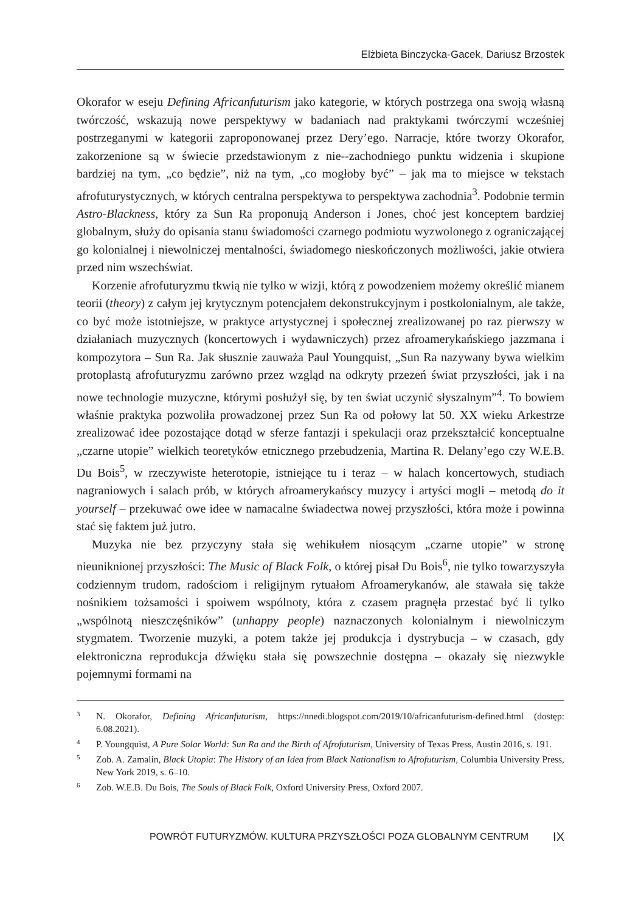Elżbieta Binczycka-Gacek, Dariusz Brzostek
Okorafor w eseju Defining Africanfuturism jako kategorie, w których postrzega ona swoją własną twórczość, wskazują nowe perspektywy w badaniach nad praktykami twórczymi wcześniej postrzeganymi w kategorii zaproponowanej przez Dery’ego. Narracje, które tworzy Okorafor, zakorzenione są w świecie przedstawionym z nie--zachodniego punktu widzenia i skupione bardziej na tym, „co będzie”, niż na tym, „co mogłoby być” – jak ma to miejsce w tekstach afrofuturystycznych, w których centralna perspektywa to perspektywa zachodnia<sup>3</sup>. Podobnie termin Astro-Blackness, który za Sun Ra proponują Anderson i Jones, choć jest konceptem bardziej globalnym, służy do opisania stanu świadomości czarnego podmiotu wyzwolonego z ograniczającej go kolonialnej i niewolniczej mentalności, świadomego nieskończonych możliwości, jakie otwiera przed nim wszechświat.
Korzenie afrofuturyzmu tkwią nie tylko w wizji, którą z powodzeniem możemy określić mianem teorii (theory) z całym jej krytycznym potencjałem dekonstrukcyjnym i postkolonialnym, ale także, co być może istotniejsze, w praktyce artystycznej i społecznej zrealizowanej po raz pierwszy w działaniach muzycznych (koncertowych i wydawniczych) przez afroamerykańskiego jazzmana i kompozytora – Sun Ra. Jak słusznie zauważa Paul Youngquist, „Sun Ra nazywany bywa wielkim protoplastą afrofuturyzmu zarówno przez wzgląd na odkryty przezeń świat przyszłości, jak i na nowe technologie muzyczne, którymi posłużył się, by ten świat uczynić słyszalnym”<sup>4</sup>. To bowiem właśnie praktyka pozwoliła prowadzonej przez Sun Ra od połowy lat 50. XX wieku Arkestrze zrealizować idee pozostające dotąd w sferze fantazji i spekulacji oraz przekształcić konceptualne „czarne utopie” wielkich teoretyków etnicznego przebudzenia, Martina R. Delany’ego czy W.E.B. Du Bois<sup>5</sup>, w rzeczywiste heterotopie, istniejące tu i teraz – w halach koncertowych, studiach nagraniowych i salach prób, w których afroamerykańscy muzycy i artyści mogli – metodą do it yourself – przekuwać owe idee w namacalne świadectwa nowej przyszłości, która może i powinna stać się faktem już jutro.
Muzyka nie bez przyczyny stała się wehikułem niosącym „czarne utopie” w stronę nieuniknionej przyszłości: The Music of Black Folk, o której pisał Du Bois<sup>6</sup>, nie tylko towarzyszyła codziennym trudom, radościom i religijnym rytuałom Afroamerykanów, ale stawała się także nośnikiem tożsamości i spoiwem wspólnoty, która z czasem pragnęła przestać być li tylko „wspólnotą nieszczęśników” (unhappy people) naznaczonych kolonialnym i niewolniczym stygmatem. Tworzenie muzyki, a potem także jej produkcja i dystrybucja – w czasach, gdy elektroniczna reprodukcja dźwięku stała się powszechnie dostępna – okazały się niezwykle pojemnymi formami na
3 N. Okorafor, Defining Africanfuturism, https://nnedi.blogspot.com/2019/10/africanfuturism-defined.html (dostęp: 6.08.2021).
4 P. Youngquist, A Pure Solar World: Sun Ra and the Birth of Afrofuturism, University of Texas Press, Austin 2016, s. 191.
5 Zob. A. Zamalin, Black Utopia: The History of an Idea from Black Nationalism to Afrofuturism, Columbia University Press, New York 2019, s. 6–10.
6 Zob. W.E.B. Du Bois, The Souls of Black Folk, Oxford University Press, Oxford 2007.
POWRÓT FUTURYZMÓW. KULTURA PRZYSZŁOŚCI POZA GLOBALNYM CENTRUM IX